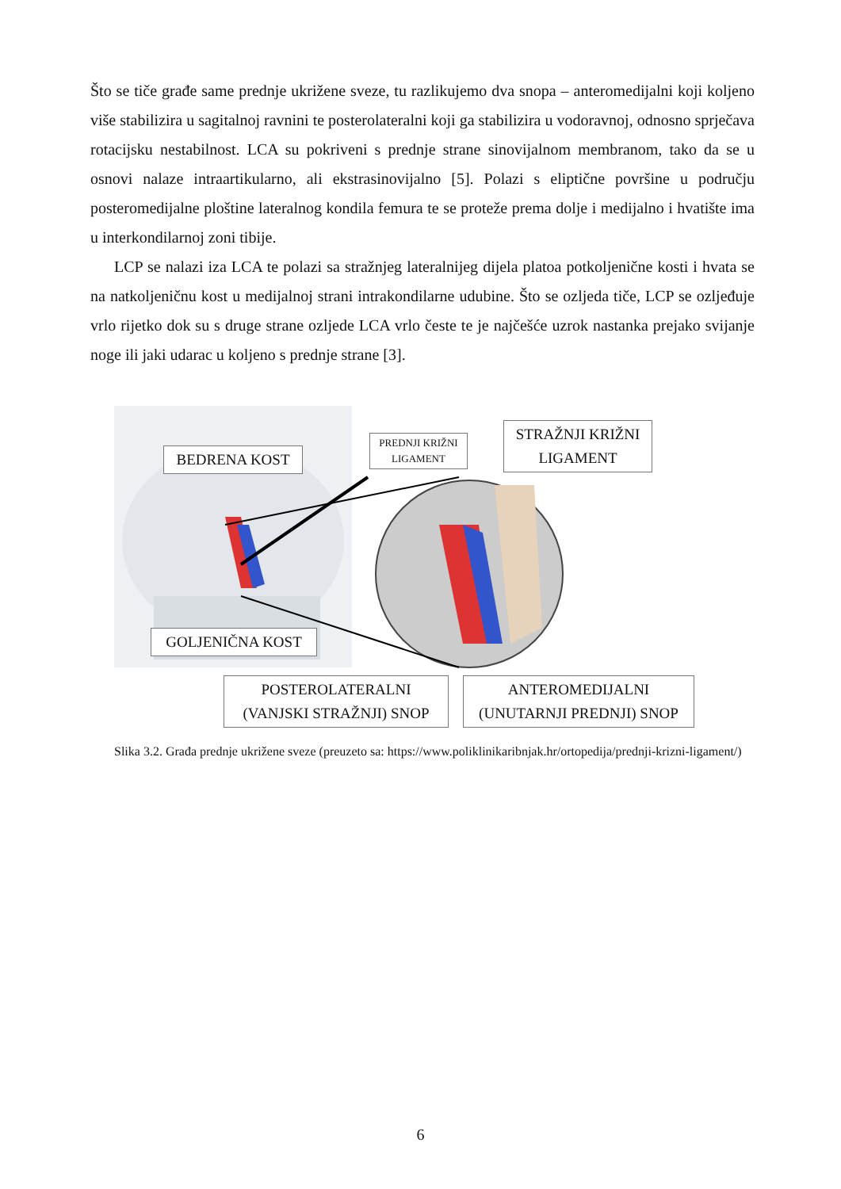Što se tiče građe same prednje ukrižene sveze, tu razlikujemo dva snopa – anteromedijalni koji koljeno više stabilizira u sagitalnoj ravnini te posterolateralni koji ga stabilizira u vodoravnoj, odnosno sprječava rotacijsku nestabilnost. LCA su pokriveni s prednje strane sinovijalnom membranom, tako da se u osnovi nalaze intraartikularno, ali ekstrasinovijalno [5]. Polazi s eliptične površine u području posteromedijalne ploštine lateralnog kondila femura te se proteže prema dolje i medijalno i hvatište ima u interkondilarnoj zoni tibije.
LCP se nalazi iza LCA te polazi sa stražnjeg lateralnijeg dijela platoa potkoljenične kosti i hvata se na natkoljeničnu kost u medijalnoj strani intrakondilarne udubine. Što se ozljeda tiče, LCP se ozljeđuje vrlo rijetko dok su s druge strane ozljede LCA vrlo česte te je najčešće uzrok nastanka prejako svijanje noge ili jaki udarac u koljeno s prednje strane [3].
BEDRENA KOST
PREDNJI KRIŽNI LIGAMENT
STRAŽNJI KRIŽNI LIGAMENT
GOLJENIČNA KOST
POSTEROLATERALNI (VANJSKI STRAŽNJI) SNOP
ANTEROMEDIJALNI (UNUTARNJI PREDNJI) SNOP
Slika 3.2. Građa prednje ukrižene sveze (preuzeto sa: https://www.poliklinikaribnjak.hr/ortopedija/prednji-krizni-ligament/)
6